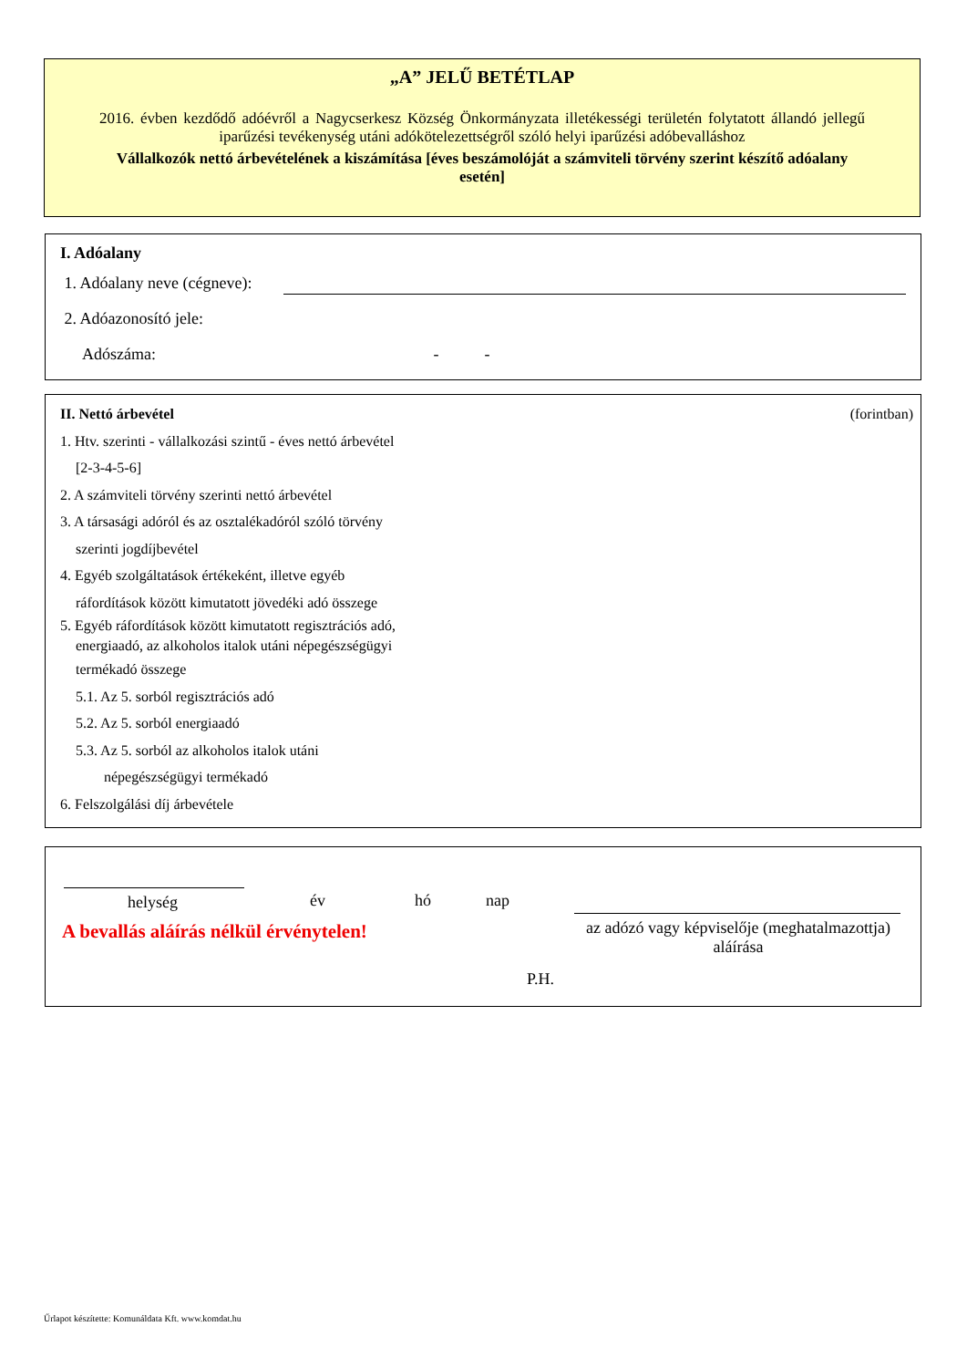„A” JELŰ BETÉTLAP
2016. évben kezdődő adóévről a Nagycserkesz Község Önkormányzata illetékességi területén folytatott állandó jellegű iparűzési tevékenység utáni adókötelezettségről szóló helyi iparűzési adóbevalláshoz
Vállalkozók nettó árbevételének a kiszámítása [éves beszámolóját a számviteli törvény szerint készítő adóalany esetén]
I. Adóalany
1. Adóalany neve (cégneve):
2. Adóazonosító jele:
Adószáma: - -
II. Nettó árbevétel (forintban)
1. Htv. szerinti - vállalkozási szintű - éves nettó árbevétel
[2-3-4-5-6]
2. A számviteli törvény szerinti nettó árbevétel
3. A társasági adóról és az osztalékadóról szóló törvény
szerinti jogdíjbevétel
4. Egyéb szolgáltatások értékeként, illetve egyéb
ráfordítások között kimutatott jövedéki adó összege
5. Egyéb ráfordítások között kimutatott regisztrációs adó,
energiaadó, az alkoholos italok utáni népegészségügyi
termékadó összege
5.1. Az 5. sorból regisztrációs adó
5.2. Az 5. sorból energiaadó
5.3. Az 5. sorból az alkoholos italok utáni
népegészségügyi termékadó
6. Felszolgálási díj árbevétele
helység év hó nap
A bevallás aláírás nélkül érvénytelen!
az adózó vagy képviselője (meghatalmazottja) aláírása
P.H.
Űrlapot készítette: Komunáldata Kft. www.komdat.hu